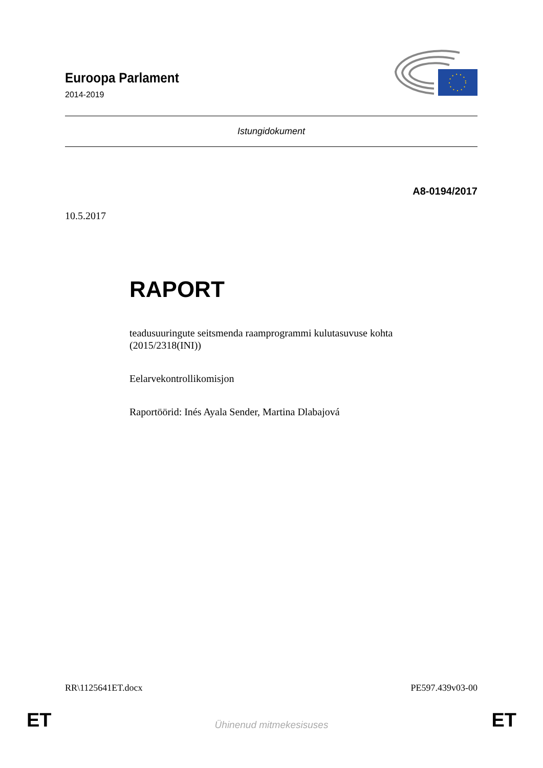Euroopa Parlament
2014-2019
Istungidokument
A8-0194/2017
10.5.2017
RAPORT
teadusuuringute seitsmenda raamprogrammi kulutasuvuse kohta
(2015/2318(INI))
Eelarvekontrollikomisjon
Raportöörid: Inés Ayala Sender, Martina Dlabajová
RR\1125641ET.docx PE597.439v03-00
ET Ühinenud mitmekesisuses ET